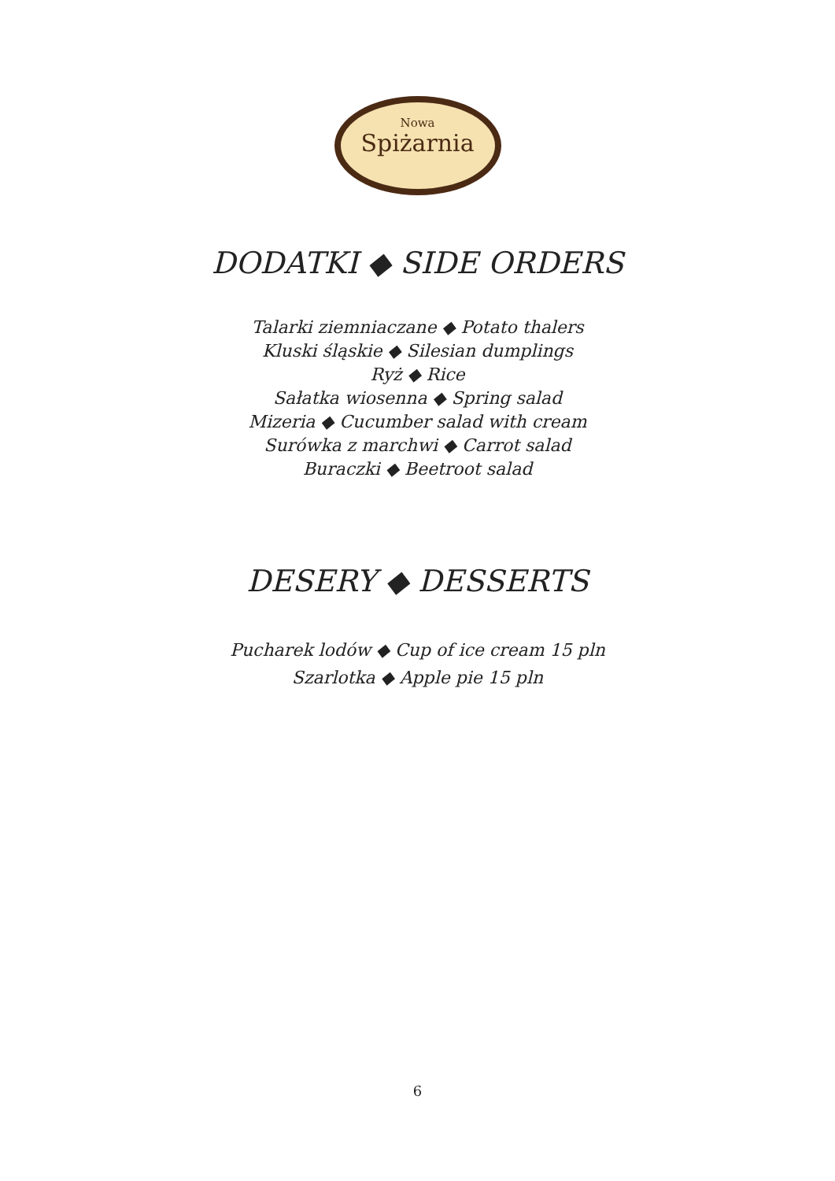Nowa
Spiżarnia
DODATKI ◆ SIDE ORDERS
Talarki ziemniaczane ◆ Potato thalers
Kluski śląskie ◆ Silesian dumplings
Ryż ◆ Rice
Sałatka wiosenna ◆ Spring salad
Mizeria ◆ Cucumber salad with cream
Surówka z marchwi ◆ Carrot salad
Buraczki ◆ Beetroot salad
DESERY ◆ DESSERTS
Pucharek lodów ◆ Cup of ice cream 15 pln
Szarlotka ◆ Apple pie 15 pln
6